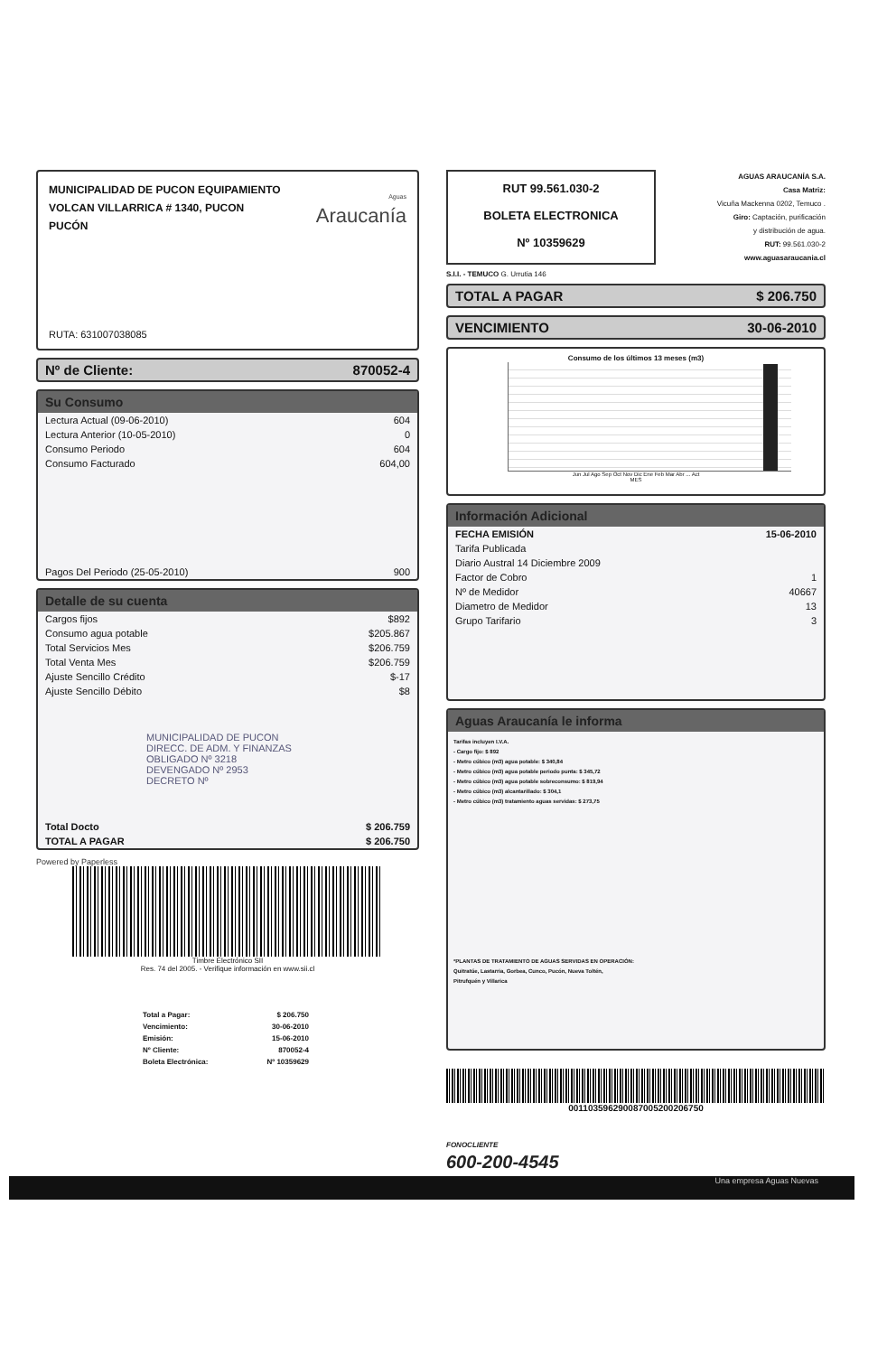MUNICIPALIDAD DE PUCON EQUIPAMIENTO
VOLCAN VILLARRICA # 1340, PUCON
PUCÓN
Aguas
Araucanía
RUTA: 631007038085
Nº de Cliente: 870052-4
Su Consumo
| Lectura Actual (09-06-2010) | 604 |
| Lectura Anterior (10-05-2010) | 0 |
| Consumo Periodo | 604 |
| Consumo Facturado | 604,00 |
| Pagos Del Periodo (25-05-2010) | 900 |
Detalle de su cuenta
| Cargos fijos | $892 |
| Consumo agua potable | $205.867 |
| Total Servicios Mes | $206.759 |
| Total Venta Mes | $206.759 |
| Ajuste Sencillo Crédito | $-17 |
| Ajuste Sencillo Débito | $8 |
| MUNICIPALIDAD DE PUCON DIRECC. DE ADM. Y FINANZAS OBLIGADO Nº 3218 DEVENGADO Nº 2953 DECRETO Nº | |
| Total Docto | $ 206.759 |
| TOTAL A PAGAR | $ 206.750 |
Powered by Paperless
Timbre Electrónico SII
Res. 74 del 2005. - Verifique información en www.sii.cl
| Total a Pagar: | $ 206.750 |
| Vencimiento: | 30-06-2010 |
| Emisión: | 15-06-2010 |
| Nº Cliente: | 870052-4 |
| Boleta Electrónica: | Nº 10359629 |
RUT 99.561.030-2
BOLETA ELECTRONICA
Nº 10359629
AGUAS ARAUCANÍA S.A.
Casa Matriz:
Vicuña Mackenna 0202, Temuco .
Giro: Captación, purificación
y distribución de agua.
RUT: 99.561.030-2
www.aguasaraucania.cl
S.I.I. - TEMUCO G. Urrutia 146
TOTAL A PAGAR $ 206.750
VENCIMIENTO 30-06-2010
Consumo de los últimos 13 meses (m3)
Jun Jul Ago Sep Oct Nov Dic Ene Feb Mar Abr ... Act
MES
Información Adicional
| FECHA EMISIÓN | 15-06-2010 |
| Tarifa Publicada | |
| Diario Austral 14 Diciembre 2009 | |
| Factor de Cobro | 1 |
| Nº de Medidor | 40667 |
| Diametro de Medidor | 13 |
| Grupo Tarifario | 3 |
Aguas Araucanía le informa
Tarifas incluyen I.V.A.
- Cargo fijo: $ 892
- Metro cúbico (m3) agua potable: $ 340,84
- Metro cúbico (m3) agua potable periodo punta: $ 345,72
- Metro cúbico (m3) agua potable sobreconsumo: $ 819,94
- Metro cúbico (m3) alcantarillado: $ 304,1
- Metro cúbico (m3) tratamiento aguas servidas: $ 273,75
*PLANTAS DE TRATAMIENTO DE AGUAS SERVIDAS EN OPERACIÓN:
Quitratúe, Lastarria, Gorbea, Cunco, Pucón, Nueva Toltén,
Pitrufquén y Villarica
00110359629008700520020​6750
FONOCLIENTE
600-200-4545
Una empresa Aguas Nuevas